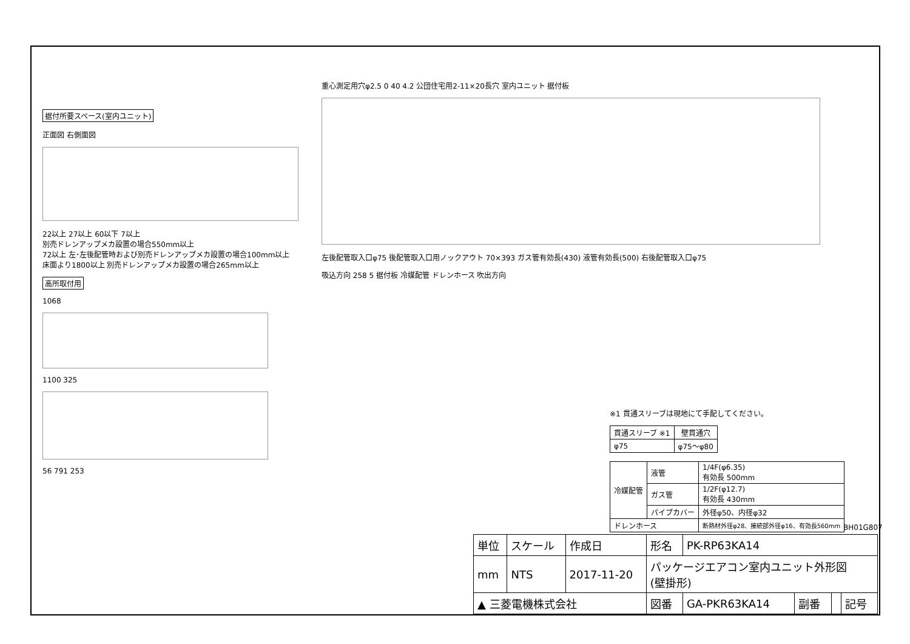据付所要スペース(室内ユニット)
正面図 右側面図
22以上 27以上 60以下 7以上
別売ドレンアップメカ設置の場合550mm以上
72以上 左･左後配管時および別売ドレンアップメカ設置の場合100mm以上
床面より1800以上 別売ドレンアップメカ設置の場合265mm以上
高所取付用
1068
1100 325
56 791 253
重心測定用穴φ2.5 0 40 4.2 公団住宅用2-11×20長穴 室内ユニット 据付板
左後配管取入口φ75 後配管取入口用ノックアウト 70×393 ガス管有効長(430) 液管有効長(500) 右後配管取入口φ75
吸込方向 258 5 据付板 冷媒配管 ドレンホース 吹出方向
※1 貫通スリーブは現地にて手配してください。
| 貫通スリーブ ※1 | 壁貫通穴 |
| --- | --- |
| φ75 | φ75～φ80 |
| 冷媒配管 | 液管 | 1/4F(φ6.35) 有効長 500mm |
| | ガス管 | 1/2F(φ12.7) 有効長 430mm |
| | パイプカバー | 外径φ50、内径φ32 |
| ドレンホース | | 断熱材外径φ28、接続部外径φ16、有効長560mm |
BH01G807
| 単位 | スケール | 作成日 | 形名 | PK-RP63KA14 | | | |
| mm | NTS | 2017-11-20 | パッケージエアコン室内ユニット外形図 (壁掛形) | | | | |
| ▲ 三菱電機株式会社 | | | 図番 | GA-PKR63KA14 | 副番 | | 記号 |